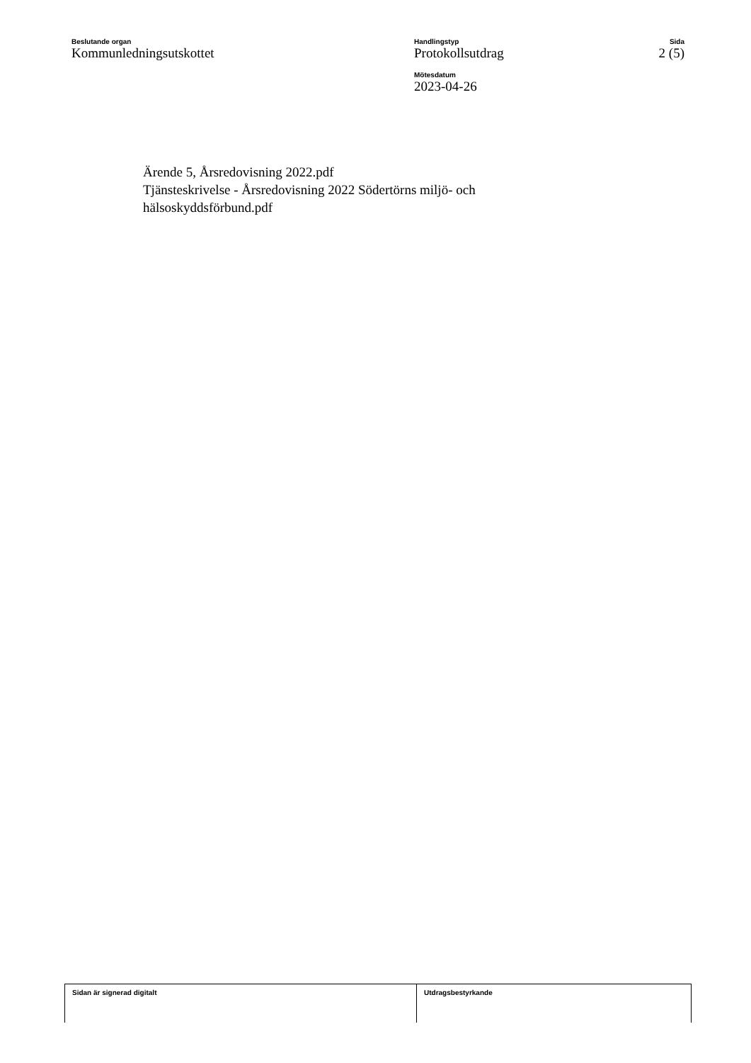Beslutande organ
Kommunledningsutskottet
Handlingstyp
Protokollsutdrag
Mötesdatum
2023-04-26
Sida
2 (5)
Ärende 5, Årsredovisning 2022.pdf
Tjänsteskrivelse - Årsredovisning 2022 Södertörns miljö- och
hälsoskyddsförbund.pdf
Sidan är signerad digitalt Utdragsbestyrkande